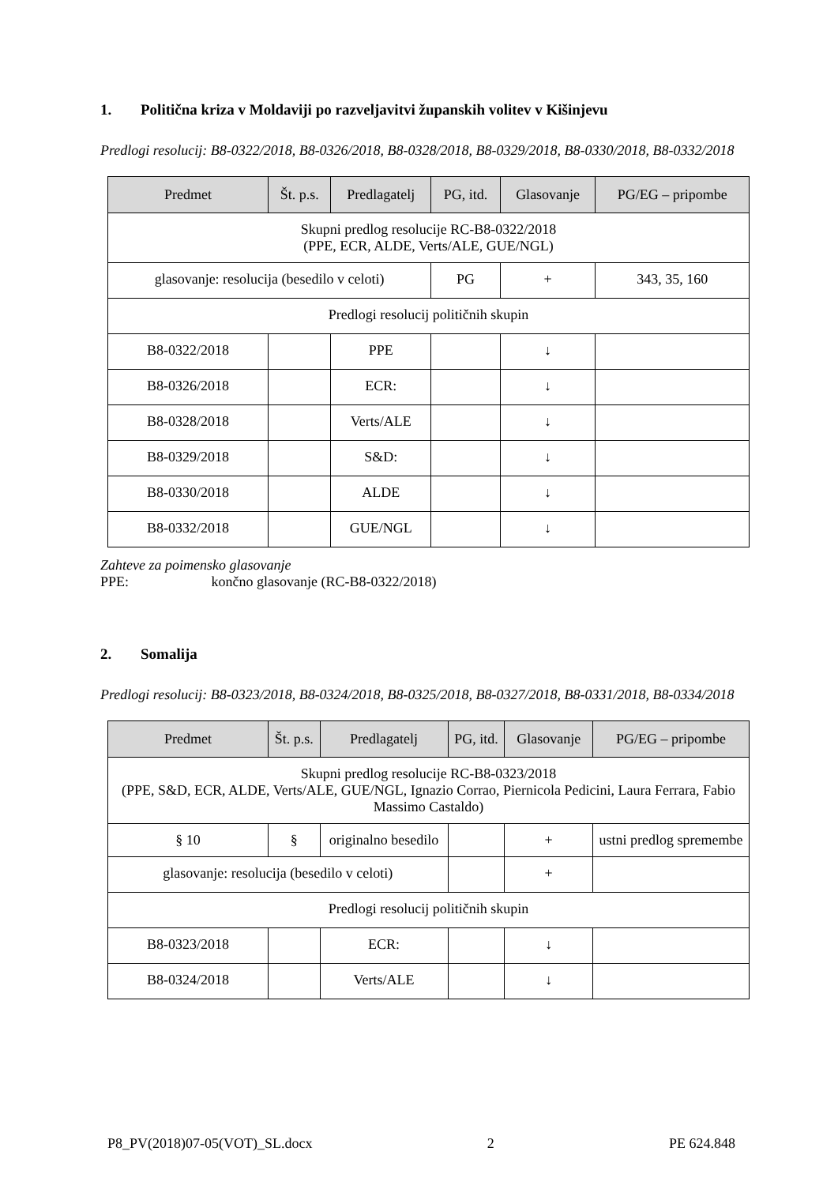1. Politična kriza v Moldaviji po razveljavitvi županskih volitev v Kišinjevu
Predlogi resolucij: B8-0322/2018, B8-0326/2018, B8-0328/2018, B8-0329/2018, B8-0330/2018, B8-0332/2018
| Predmet | Št. p.s. | Predlagatelj | PG, itd. | Glasovanje | PG/EG – pripombe |
| --- | --- | --- | --- | --- | --- |
| Skupni predlog resolucije RC-B8-0322/2018 (PPE, ECR, ALDE, Verts/ALE, GUE/NGL) | | | | | |
| glasovanje: resolucija (besedilo v celoti) | | | PG | + | 343, 35, 160 |
| Predlogi resolucij političnih skupin | | | | | |
| B8-0322/2018 | | PPE | | ↓ | |
| B8-0326/2018 | | ECR: | | ↓ | |
| B8-0328/2018 | | Verts/ALE | | ↓ | |
| B8-0329/2018 | | S&D: | | ↓ | |
| B8-0330/2018 | | ALDE | | ↓ | |
| B8-0332/2018 | | GUE/NGL | | ↓ | |
Zahteve za poimensko glasovanje
PPE: končno glasovanje (RC-B8-0322/2018)
2. Somalija
Predlogi resolucij: B8-0323/2018, B8-0324/2018, B8-0325/2018, B8-0327/2018, B8-0331/2018, B8-0334/2018
| Predmet | Št. p.s. | Predlagatelj | PG, itd. | Glasovanje | PG/EG – pripombe |
| --- | --- | --- | --- | --- | --- |
| Skupni predlog resolucije RC-B8-0323/2018 (PPE, S&D, ECR, ALDE, Verts/ALE, GUE/NGL, Ignazio Corrao, Piernicola Pedicini, Laura Ferrara, Fabio Massimo Castaldo) | | | | | |
| § 10 | § | originalno besedilo | | + | ustni predlog spremembe |
| glasovanje: resolucija (besedilo v celoti) | | | | + | |
| Predlogi resolucij političnih skupin | | | | | |
| B8-0323/2018 | | ECR: | | ↓ | |
| B8-0324/2018 | | Verts/ALE | | ↓ | |
P8_PV(2018)07-05(VOT)_SL.docx 2 PE 624.848